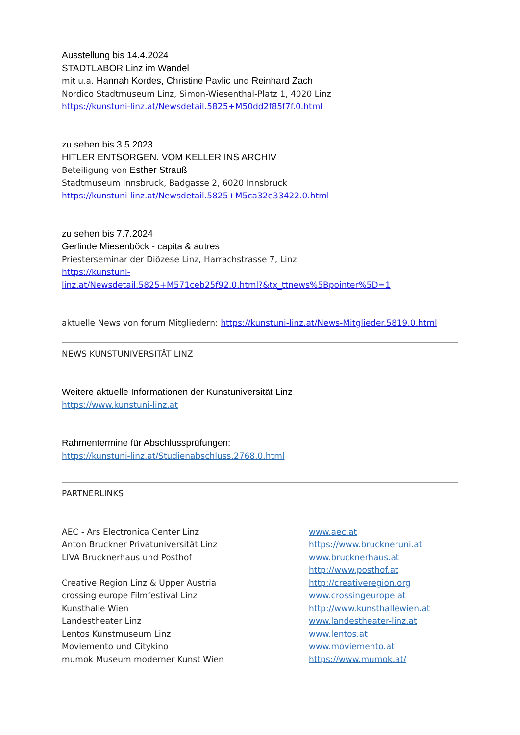Ausstellung bis 14.4.2024
STADTLABOR Linz im Wandel
mit u.a. Hannah Kordes, Christine Pavlic und Reinhard Zach
Nordico Stadtmuseum Linz, Simon-Wiesenthal-Platz 1, 4020 Linz
https://kunstuni-linz.at/Newsdetail.5825+M50dd2f85f7f.0.html
zu sehen bis 3.5.2023
HITLER ENTSORGEN. VOM KELLER INS ARCHIV
Beteiligung von Esther Strauß
Stadtmuseum Innsbruck, Badgasse 2, 6020 Innsbruck
https://kunstuni-linz.at/Newsdetail.5825+M5ca32e33422.0.html
zu sehen bis 7.7.2024
Gerlinde Miesenböck - capita & autres
Priesterseminar der Diözese Linz, Harrachstrasse 7, Linz
https://kunstuni-
linz.at/Newsdetail.5825+M571ceb25f92.0.html?&tx_ttnews%5Bpointer%5D=1
aktuelle News von forum Mitgliedern: https://kunstuni-linz.at/News-Mitglieder.5819.0.html
NEWS KUNSTUNIVERSITÄT LINZ
Weitere aktuelle Informationen der Kunstuniversität Linz
https://www.kunstuni-linz.at
Rahmentermine für Abschlussprüfungen:
https://kunstuni-linz.at/Studienabschluss.2768.0.html
PARTNERLINKS
AEC - Ars Electronica Center Linz www.aec.at
Anton Bruckner Privatuniversität Linz https://www.bruckneruni.at
LIVA Brucknerhaus und Posthof www.brucknerhaus.at
http://www.posthof.at
Creative Region Linz & Upper Austria http://creativeregion.org
crossing europe Filmfestival Linz www.crossingeurope.at
Kunsthalle Wien http://www.kunsthallewien.at
Landestheater Linz www.landestheater-linz.at
Lentos Kunstmuseum Linz www.lentos.at
Moviemento und Citykino www.moviemento.at
mumok Museum moderner Kunst Wien https://www.mumok.at/